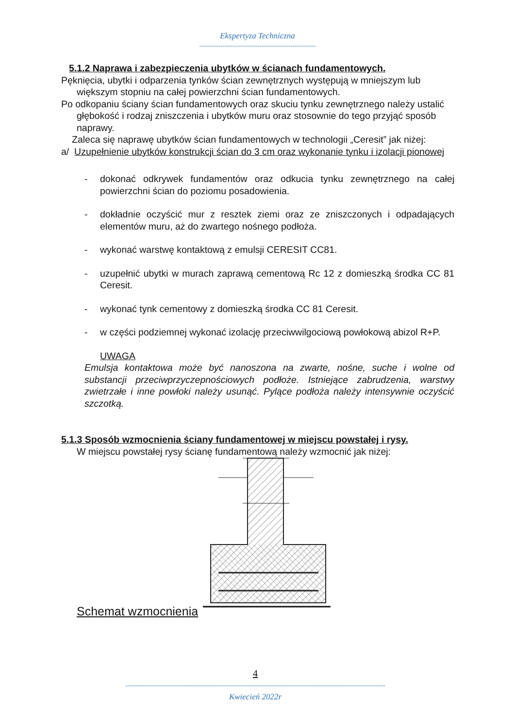Ekspertyza Techniczna
------------------------------------------------------------
5.1.2 Naprawa i zabezpieczenia ubytków w ścianach fundamentowych.
Pęknięcia, ubytki i odparzenia tynków ścian zewnętrznych występują w mniejszym lub większym stopniu na całej powierzchni ścian fundamentowych.
Po odkopaniu ściany ścian fundamentowych oraz skuciu tynku zewnętrznego należy ustalić głębokość i rodzaj zniszczenia i ubytków muru oraz stosownie do tego przyjąć sposób naprawy.
Zaleca się naprawę ubytków ścian fundamentowych w technologii „Ceresit” jak niżej:
a/ Uzupełnienie ubytków konstrukcji ścian do 3 cm oraz wykonanie tynku i izolacji pionowej
- dokonać odkrywek fundamentów oraz odkucia tynku zewnętrznego na całej powierzchni ścian do poziomu posadowienia.
- dokładnie oczyścić mur z resztek ziemi oraz ze zniszczonych i odpadających elementów muru, aż do zwartego nośnego podłoża.
- wykonać warstwę kontaktową z emulsji CERESIT CC81.
- uzupełnić ubytki w murach zaprawą cementową Rc 12 z domieszką środka CC 81 Ceresit.
- wykonać tynk cementowy z domieszką środka CC 81 Ceresit.
- w części podziemnej wykonać izolację przeciwwilgociową powłokową abizol R+P.
UWAGA
Emulsja kontaktowa może być nanoszona na zwarte, nośne, suche i wolne od substancji przeciwprzyczepnościowych podłoże. Istniejące zabrudzenia, warstwy zwietrzałe i inne powłoki należy usunąć. Pylące podłoża należy intensywnie oczyścić szczotką.
5.1.3 Sposób wzmocnienia ściany fundamentowej w miejscu powstałej i rysy.
W miejscu powstałej rysy ścianę fundamentową należy wzmocnić jak niżej:
Schemat wzmocnienia
4
--------------------------------------------------------------------------------------------------------------------------------------
Kwiecień 2022r